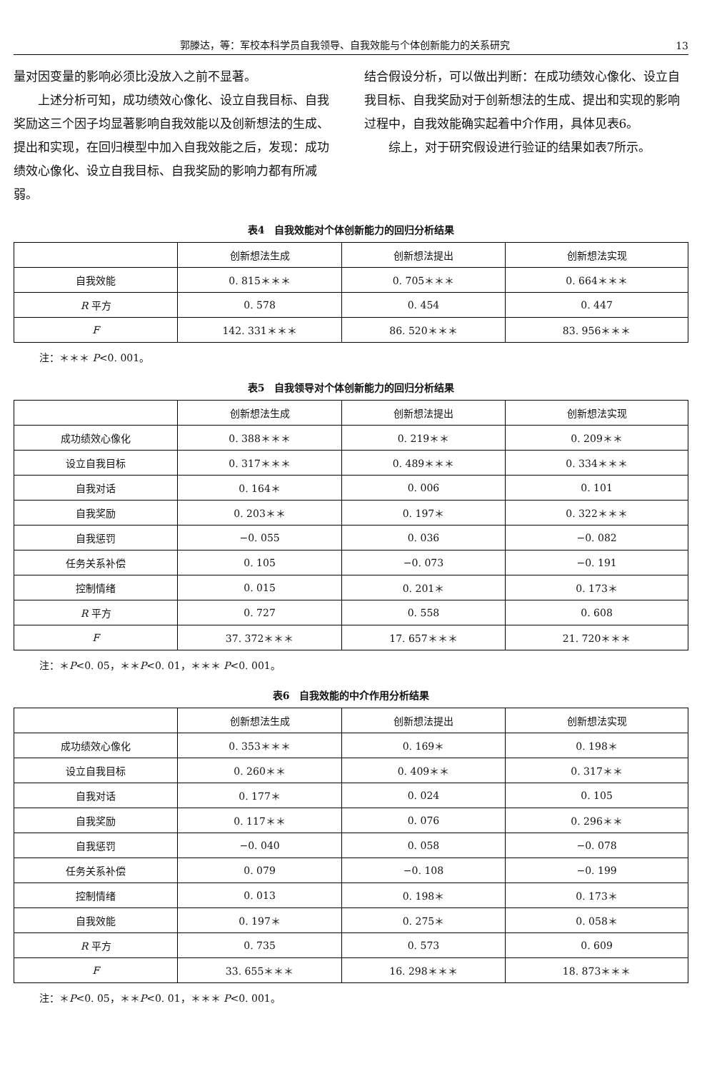郭滕达，等：军校本科学员自我领导、自我效能与个体创新能力的关系研究 13
量对因变量的影响必须比没放入之前不显著。
  上述分析可知，成功绩效心像化、设立自我目标、自我奖励这三个因子均显著影响自我效能以及创新想法的生成、提出和实现，在回归模型中加入自我效能之后，发现：成功绩效心像化、设立自我目标、自我奖励的影响力都有所减弱。
结合假设分析，可以做出判断：在成功绩效心像化、设立自我目标、自我奖励对于创新想法的生成、提出和实现的影响过程中，自我效能确实起着中介作用，具体见表6。
  综上，对于研究假设进行验证的结果如表7所示。
表4　自我效能对个体创新能力的回归分析结果
| | 创新想法生成 | 创新想法提出 | 创新想法实现 |
| --- | --- | --- | --- |
| 自我效能 | 0. 815＊＊＊ | 0. 705＊＊＊ | 0. 664＊＊＊ |
| R 平方 | 0. 578 | 0. 454 | 0. 447 |
| F | 142. 331＊＊＊ | 86. 520＊＊＊ | 83. 956＊＊＊ |
注：＊＊＊ P<0. 001。
表5　自我领导对个体创新能力的回归分析结果
| | 创新想法生成 | 创新想法提出 | 创新想法实现 |
| --- | --- | --- | --- |
| 成功绩效心像化 | 0. 388＊＊＊ | 0. 219＊＊ | 0. 209＊＊ |
| 设立自我目标 | 0. 317＊＊＊ | 0. 489＊＊＊ | 0. 334＊＊＊ |
| 自我对话 | 0. 164＊ | 0. 006 | 0. 101 |
| 自我奖励 | 0. 203＊＊ | 0. 197＊ | 0. 322＊＊＊ |
| 自我惩罚 | −0. 055 | 0. 036 | −0. 082 |
| 任务关系补偿 | 0. 105 | −0. 073 | −0. 191 |
| 控制情绪 | 0. 015 | 0. 201＊ | 0. 173＊ |
| R 平方 | 0. 727 | 0. 558 | 0. 608 |
| F | 37. 372＊＊＊ | 17. 657＊＊＊ | 21. 720＊＊＊ |
注：＊P<0. 05，＊＊P<0. 01，＊＊＊ P<0. 001。
表6　自我效能的中介作用分析结果
| | 创新想法生成 | 创新想法提出 | 创新想法实现 |
| --- | --- | --- | --- |
| 成功绩效心像化 | 0. 353＊＊＊ | 0. 169＊ | 0. 198＊ |
| 设立自我目标 | 0. 260＊＊ | 0. 409＊＊ | 0. 317＊＊ |
| 自我对话 | 0. 177＊ | 0. 024 | 0. 105 |
| 自我奖励 | 0. 117＊＊ | 0. 076 | 0. 296＊＊ |
| 自我惩罚 | −0. 040 | 0. 058 | −0. 078 |
| 任务关系补偿 | 0. 079 | −0. 108 | −0. 199 |
| 控制情绪 | 0. 013 | 0. 198＊ | 0. 173＊ |
| 自我效能 | 0. 197＊ | 0. 275＊ | 0. 058＊ |
| R 平方 | 0. 735 | 0. 573 | 0. 609 |
| F | 33. 655＊＊＊ | 16. 298＊＊＊ | 18. 873＊＊＊ |
注：＊P<0. 05，＊＊P<0. 01，＊＊＊ P<0. 001。